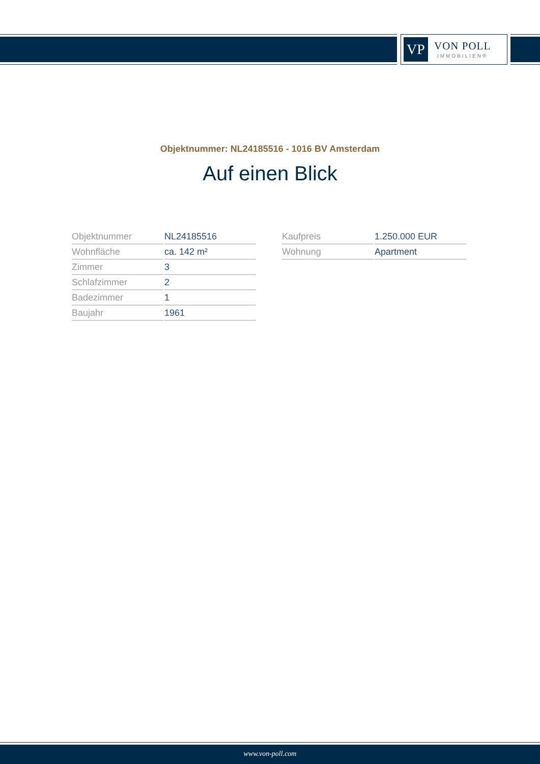VP
VON POLL
IMMOBILIEN®
Objektnummer: NL24185516 - 1016 BV Amsterdam
Auf einen Blick
| Objektnummer | NL24185516 |
| Wohnfläche | ca. 142 m² |
| Zimmer | 3 |
| Schlafzimmer | 2 |
| Badezimmer | 1 |
| Baujahr | 1961 |
| Kaufpreis | 1.250.000 EUR |
| Wohnung | Apartment |
www.von-poll.com